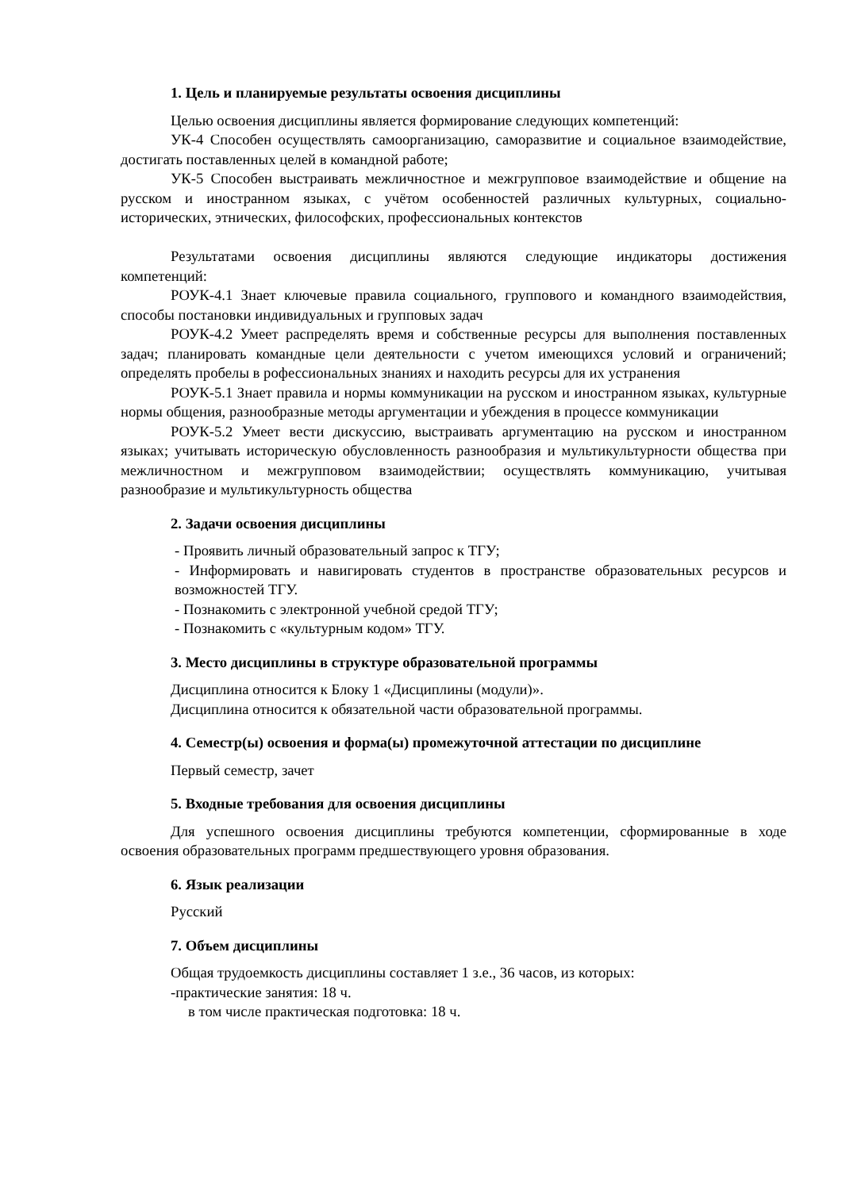1. Цель и планируемые результаты освоения дисциплины
Целью освоения дисциплины является формирование следующих компетенций:
УК-4 Способен осуществлять самоорганизацию, саморазвитие и социальное взаимодействие, достигать поставленных целей в командной работе;
УК-5 Способен выстраивать межличностное и межгрупповое взаимодействие и общение на русском и иностранном языках, с учётом особенностей различных культурных, социально-исторических, этнических, философских, профессиональных контекстов
Результатами освоения дисциплины являются следующие индикаторы достижения компетенций:
РОУК-4.1 Знает ключевые правила социального, группового и командного взаимодействия, способы постановки индивидуальных и групповых задач
РОУК-4.2 Умеет распределять время и собственные ресурсы для выполнения поставленных задач; планировать командные цели деятельности с учетом имеющихся условий и ограничений; определять пробелы в рофессиональных знаниях и находить ресурсы для их устранения
РОУК-5.1 Знает правила и нормы коммуникации на русском и иностранном языках, культурные нормы общения, разнообразные методы аргументации и убеждения в процессе коммуникации
РОУК-5.2 Умеет вести дискуссию, выстраивать аргументацию на русском и иностранном языках; учитывать историческую обусловленность разнообразия и мультикультурности общества при межличностном и межгрупповом взаимодействии; осуществлять коммуникацию, учитывая разнообразие и мультикультурность общества
2. Задачи освоения дисциплины
- Проявить личный образовательный запрос к ТГУ;
- Информировать и навигировать студентов в пространстве образовательных ресурсов и возможностей ТГУ.
- Познакомить с электронной учебной средой ТГУ;
- Познакомить с «культурным кодом» ТГУ.
3. Место дисциплины в структуре образовательной программы
Дисциплина относится к Блоку 1 «Дисциплины (модули)».
Дисциплина относится к обязательной части образовательной программы.
4. Семестр(ы) освоения и форма(ы) промежуточной аттестации по дисциплине
Первый семестр, зачет
5. Входные требования для освоения дисциплины
Для успешного освоения дисциплины требуются компетенции, сформированные в ходе освоения образовательных программ предшествующего уровня образования.
6. Язык реализации
Русский
7. Объем дисциплины
Общая трудоемкость дисциплины составляет 1 з.е., 36 часов, из которых:
-практические занятия: 18 ч.
в том числе практическая подготовка: 18 ч.